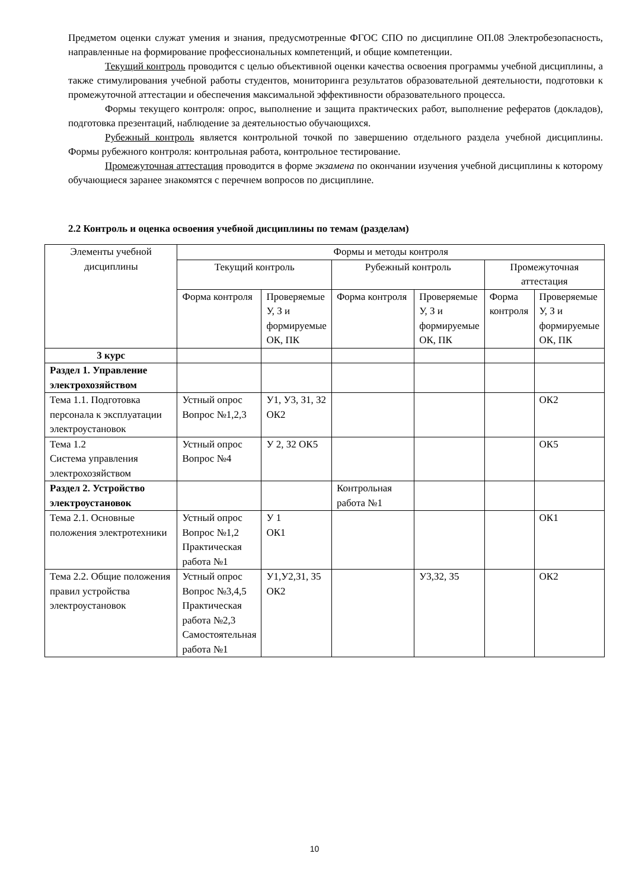Предметом оценки служат умения и знания, предусмотренные ФГОС СПО по дисциплине ОП.08 Электробезопасность, направленные на формирование профессиональных компетенций, и общие компетенции.
Текущий контроль проводится с целью объективной оценки качества освоения программы учебной дисциплины, а также стимулирования учебной работы студентов, мониторинга результатов образовательной деятельности, подготовки к промежуточной аттестации и обеспечения максимальной эффективности образовательного процесса.
Формы текущего контроля: опрос, выполнение и защита практических работ, выполнение рефератов (докладов), подготовка презентаций, наблюдение за деятельностью обучающихся.
Рубежный контроль является контрольной точкой по завершению отдельного раздела учебной дисциплины. Формы рубежного контроля: контрольная работа, контрольное тестирование.
Промежуточная аттестация проводится в форме экзамена по окончании изучения учебной дисциплины к которому обучающиеся заранее знакомятся с перечнем вопросов по дисциплине.
2.2 Контроль и оценка освоения учебной дисциплины по темам (разделам)
| Элементы учебной дисциплины | Формы и методы контроля | | | | | |
| | Текущий контроль | | Рубежный контроль | | Промежуточная аттестация | |
| | Форма контроля | Проверяемые У, З и формируемые ОК, ПК | Форма контроля | Проверяемые У, З и формируемые ОК, ПК | Форма контроля | Проверяемые У, З и формируемые ОК, ПК |
| 3 курс | | | | | | |
| Раздел 1. Управление электрохозяйством | | | | | | |
| Тема 1.1. Подготовка персонала к эксплуатации электроустановок | Устный опрос Вопрос №1,2,3 | У1, У3, З1, З2 ОК2 | | | | ОК2 |
| Тема 1.2 Система управления электрохозяйством | Устный опрос Вопрос №4 | У 2, З2 ОК5 | | | | ОК5 |
| Раздел 2. Устройство электроустановок | | | Контрольная работа №1 | | | |
| Тема 2.1. Основные положения электротехники | Устный опрос Вопрос №1,2 Практическая работа №1 | У 1 ОК1 | | | | ОК1 |
| Тема 2.2. Общие положения правил устройства электроустановок | Устный опрос Вопрос №3,4,5 Практическая работа №2,3 Самостоятельная работа №1 | У1,У2,З1, З5 ОК2 | | У3,З2, З5 | | ОК2 |
10